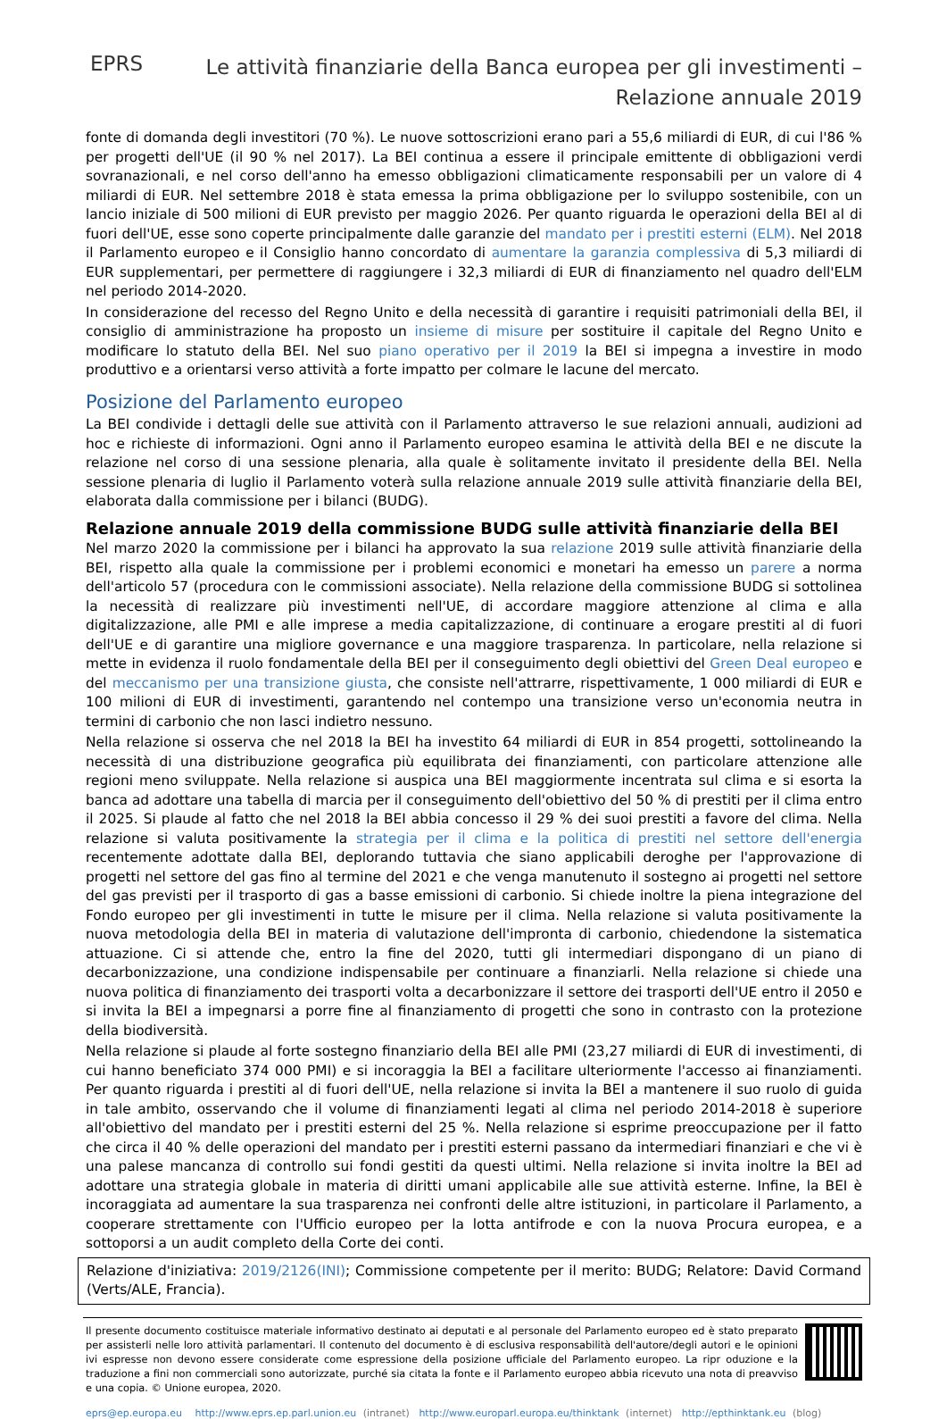EPRS
Le attività finanziarie della Banca europea per gli investimenti –
Relazione annuale 2019
fonte di domanda degli investitori (70 %). Le nuove sottoscrizioni erano pari a 55,6 miliardi di EUR, di cui l'86 % per progetti dell'UE (il 90 % nel 2017). La BEI continua a essere il principale emittente di obbligazioni verdi sovranazionali, e nel corso dell'anno ha emesso obbligazioni climaticamente responsabili per un valore di 4 miliardi di EUR. Nel settembre 2018 è stata emessa la prima obbligazione per lo sviluppo sostenibile, con un lancio iniziale di 500 milioni di EUR previsto per maggio 2026. Per quanto riguarda le operazioni della BEI al di fuori dell'UE, esse sono coperte principalmente dalle garanzie del mandato per i prestiti esterni (ELM). Nel 2018 il Parlamento europeo e il Consiglio hanno concordato di aumentare la garanzia complessiva di 5,3 miliardi di EUR supplementari, per permettere di raggiungere i 32,3 miliardi di EUR di finanziamento nel quadro dell'ELM nel periodo 2014-2020.
In considerazione del recesso del Regno Unito e della necessità di garantire i requisiti patrimoniali della BEI, il consiglio di amministrazione ha proposto un insieme di misure per sostituire il capitale del Regno Unito e modificare lo statuto della BEI. Nel suo piano operativo per il 2019 la BEI si impegna a investire in modo produttivo e a orientarsi verso attività a forte impatto per colmare le lacune del mercato.
Posizione del Parlamento europeo
La BEI condivide i dettagli delle sue attività con il Parlamento attraverso le sue relazioni annuali, audizioni ad hoc e richieste di informazioni. Ogni anno il Parlamento europeo esamina le attività della BEI e ne discute la relazione nel corso di una sessione plenaria, alla quale è solitamente invitato il presidente della BEI. Nella sessione plenaria di luglio il Parlamento voterà sulla relazione annuale 2019 sulle attività finanziarie della BEI, elaborata dalla commissione per i bilanci (BUDG).
Relazione annuale 2019 della commissione BUDG sulle attività finanziarie della BEI
Nel marzo 2020 la commissione per i bilanci ha approvato la sua relazione 2019 sulle attività finanziarie della BEI, rispetto alla quale la commissione per i problemi economici e monetari ha emesso un parere a norma dell'articolo 57 (procedura con le commissioni associate). Nella relazione della commissione BUDG si sottolinea la necessità di realizzare più investimenti nell'UE, di accordare maggiore attenzione al clima e alla digitalizzazione, alle PMI e alle imprese a media capitalizzazione, di continuare a erogare prestiti al di fuori dell'UE e di garantire una migliore governance e una maggiore trasparenza. In particolare, nella relazione si mette in evidenza il ruolo fondamentale della BEI per il conseguimento degli obiettivi del Green Deal europeo e del meccanismo per una transizione giusta, che consiste nell'attrarre, rispettivamente, 1 000 miliardi di EUR e 100 milioni di EUR di investimenti, garantendo nel contempo una transizione verso un'economia neutra in termini di carbonio che non lasci indietro nessuno.
Nella relazione si osserva che nel 2018 la BEI ha investito 64 miliardi di EUR in 854 progetti, sottolineando la necessità di una distribuzione geografica più equilibrata dei finanziamenti, con particolare attenzione alle regioni meno sviluppate. Nella relazione si auspica una BEI maggiormente incentrata sul clima e si esorta la banca ad adottare una tabella di marcia per il conseguimento dell'obiettivo del 50 % di prestiti per il clima entro il 2025. Si plaude al fatto che nel 2018 la BEI abbia concesso il 29 % dei suoi prestiti a favore del clima. Nella relazione si valuta positivamente la strategia per il clima e la politica di prestiti nel settore dell'energia recentemente adottate dalla BEI, deplorando tuttavia che siano applicabili deroghe per l'approvazione di progetti nel settore del gas fino al termine del 2021 e che venga manutenuto il sostegno ai progetti nel settore del gas previsti per il trasporto di gas a basse emissioni di carbonio. Si chiede inoltre la piena integrazione del Fondo europeo per gli investimenti in tutte le misure per il clima. Nella relazione si valuta positivamente la nuova metodologia della BEI in materia di valutazione dell'impronta di carbonio, chiedendone la sistematica attuazione. Ci si attende che, entro la fine del 2020, tutti gli intermediari dispongano di un piano di decarbonizzazione, una condizione indispensabile per continuare a finanziarli. Nella relazione si chiede una nuova politica di finanziamento dei trasporti volta a decarbonizzare il settore dei trasporti dell'UE entro il 2050 e si invita la BEI a impegnarsi a porre fine al finanziamento di progetti che sono in contrasto con la protezione della biodiversità.
Nella relazione si plaude al forte sostegno finanziario della BEI alle PMI (23,27 miliardi di EUR di investimenti, di cui hanno beneficiato 374 000 PMI) e si incoraggia la BEI a facilitare ulteriormente l'accesso ai finanziamenti. Per quanto riguarda i prestiti al di fuori dell'UE, nella relazione si invita la BEI a mantenere il suo ruolo di guida in tale ambito, osservando che il volume di finanziamenti legati al clima nel periodo 2014-2018 è superiore all'obiettivo del mandato per i prestiti esterni del 25 %. Nella relazione si esprime preoccupazione per il fatto che circa il 40 % delle operazioni del mandato per i prestiti esterni passano da intermediari finanziari e che vi è una palese mancanza di controllo sui fondi gestiti da questi ultimi. Nella relazione si invita inoltre la BEI ad adottare una strategia globale in materia di diritti umani applicabile alle sue attività esterne. Infine, la BEI è incoraggiata ad aumentare la sua trasparenza nei confronti delle altre istituzioni, in particolare il Parlamento, a cooperare strettamente con l'Ufficio europeo per la lotta antifrode e con la nuova Procura europea, e a sottoporsi a un audit completo della Corte dei conti.
Relazione d'iniziativa: 2019/2126(INI); Commissione competente per il merito: BUDG; Relatore: David Cormand (Verts/ALE, Francia).
Il presente documento costituisce materiale informativo destinato ai deputati e al personale del Parlamento europeo ed è stato preparato per assisterli nelle loro attività parlamentari. Il contenuto del documento è di esclusiva responsabilità dell'autore/degli autori e le opinioni ivi espresse non devono essere considerate come espressione della posizione ufficiale del Parlamento europeo. La ripr oduzione e la traduzione a fini non commerciali sono autorizzate, purché sia citata la fonte e il Parlamento europeo abbia ricevuto una nota di preavviso e una copia. © Unione europea, 2020.
eprs@ep.europa.eu http://www.eprs.ep.parl.union.eu (intranet) http://www.europarl.europa.eu/thinktank (internet) http://epthinktank.eu (blog)